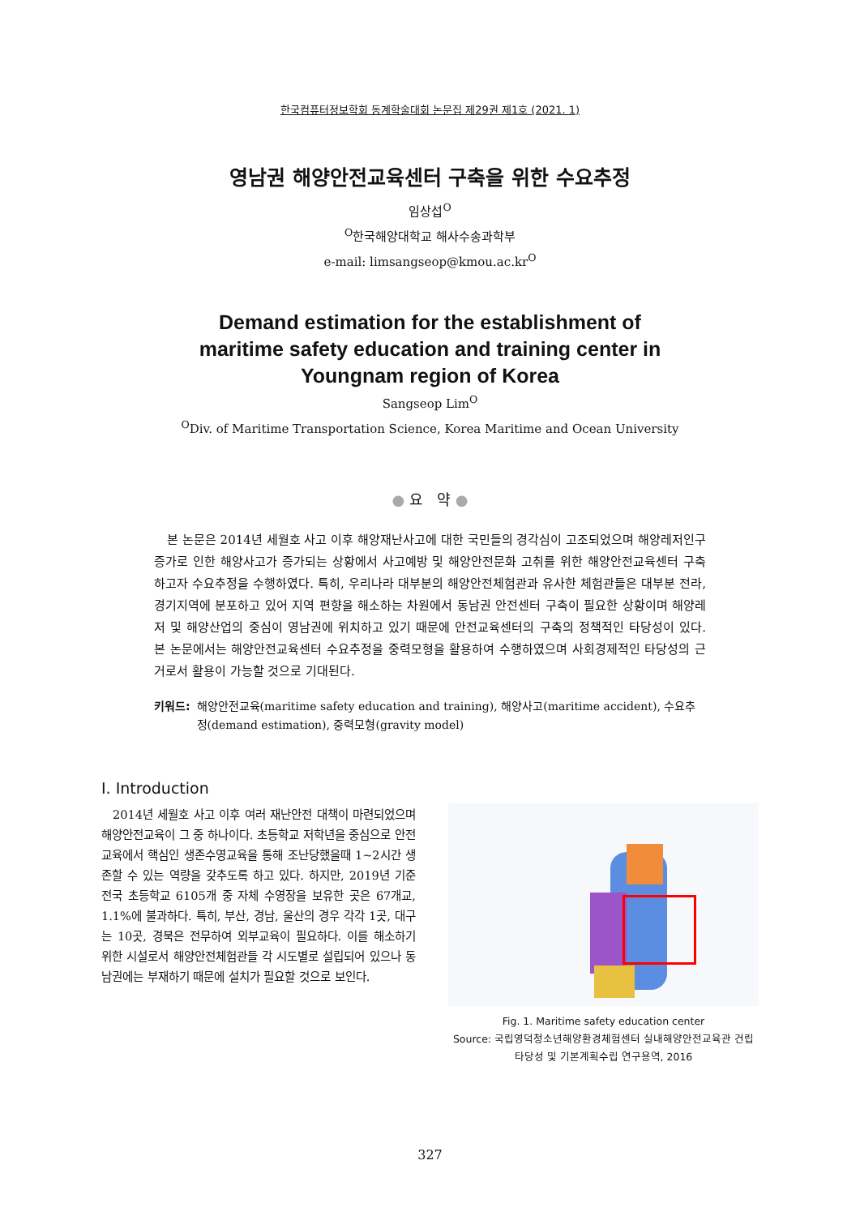한국컴퓨터정보학회 동계학술대회 논문집 제29권 제1호 (2021. 1)
영남권 해양안전교육센터 구축을 위한 수요추정
임상섭<sup>O</sup>
<sup>O</sup>한국해양대학교 해사수송과학부
e-mail: limsangseop@kmou.ac.kr<sup>O</sup>
Demand estimation for the establishment of
maritime safety education and training center in
Youngnam region of Korea
Sangseop Lim<sup>O</sup>
<sup>O</sup>Div. of Maritime Transportation Science, Korea Maritime and Ocean University
● 요 약 ●
본 논문은 2014년 세월호 사고 이후 해양재난사고에 대한 국민들의 경각심이 고조되었으며 해양레저인구 증가로 인한 해양사고가 증가되는 상황에서 사고예방 및 해양안전문화 고취를 위한 해양안전교육센터 구축하고자 수요추정을 수행하였다. 특히, 우리나라 대부분의 해양안전체험관과 유사한 체험관들은 대부분 전라, 경기지역에 분포하고 있어 지역 편향을 해소하는 차원에서 동남권 안전센터 구축이 필요한 상황이며 해양레저 및 해양산업의 중심이 영남권에 위치하고 있기 때문에 안전교육센터의 구축의 정책적인 타당성이 있다. 본 논문에서는 해양안전교육센터 수요추정을 중력모형을 활용하여 수행하였으며 사회경제적인 타당성의 근거로서 활용이 가능할 것으로 기대된다.
키워드: 해양안전교육(maritime safety education and training), 해양사고(maritime accident), 수요추정(demand estimation), 중력모형(gravity model)
I. Introduction
2014년 세월호 사고 이후 여러 재난안전 대책이 마련되었으며 해양안전교육이 그 중 하나이다. 초등학교 저학년을 중심으로 안전교육에서 핵심인 생존수영교육을 통해 조난당했을때 1~2시간 생존할 수 있는 역량을 갖추도록 하고 있다. 하지만, 2019년 기준 전국 초등학교 6105개 중 자체 수영장을 보유한 곳은 67개교, 1.1%에 불과하다. 특히, 부산, 경남, 울산의 경우 각각 1곳, 대구는 10곳, 경북은 전무하여 외부교육이 필요하다. 이를 해소하기 위한 시설로서 해양안전체험관들 각 시도별로 설립되어 있으나 동남권에는 부재하기 때문에 설치가 필요할 것으로 보인다.
Fig. 1. Maritime safety education center
Source: 국립영덕청소년해양환경체험센터 실내해양안전교육관 건립 타당성 및 기본계획수립 연구용역, 2016
327